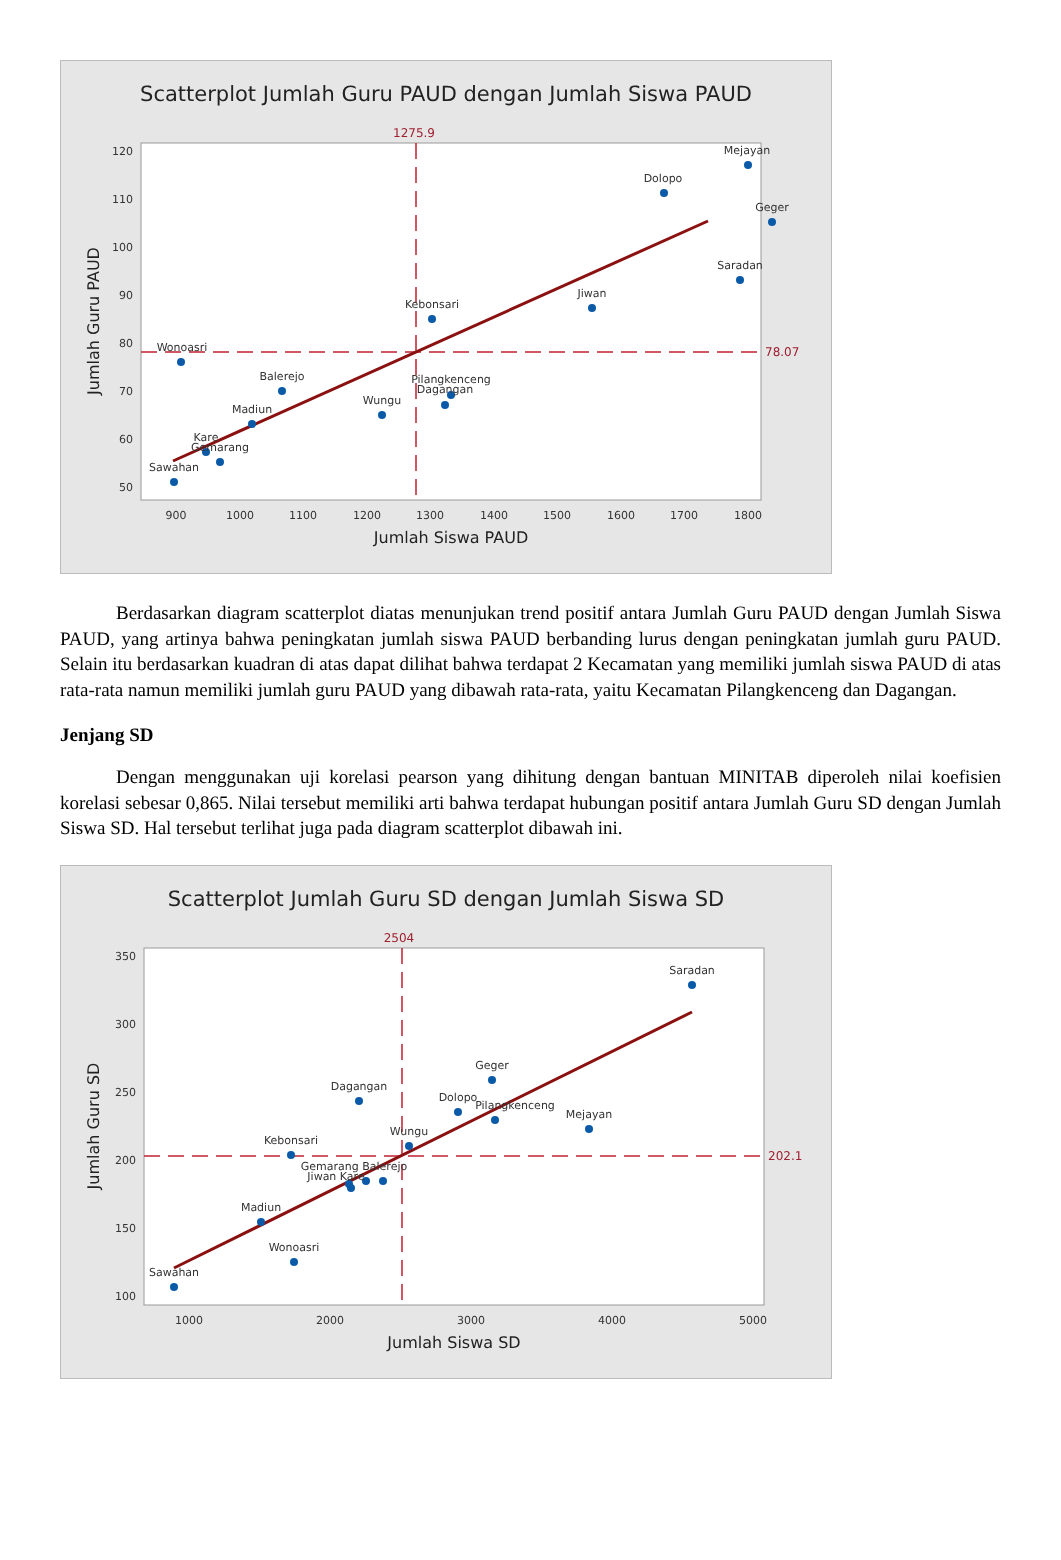Scatterplot Jumlah Guru PAUD dengan Jumlah Siswa PAUD
1275.9
78.07
120
110
100
90
80
70
60
50
900
1000
1100
1200
1300
1400
1500
1600
1700
1800
Jumlah Siswa PAUD
Jumlah Guru PAUD
Mejayan
Dolopo
Geger
Saradan
Jiwan
Kebonsari
Wonoasri
Balerejo
Pilangkenceng
Dagangan
Wungu
Madiun
Kare
Gemarang
Sawahan
Berdasarkan diagram scatterplot diatas menunjukan trend positif antara Jumlah Guru PAUD dengan Jumlah Siswa PAUD, yang artinya bahwa peningkatan jumlah siswa PAUD berbanding lurus dengan peningkatan jumlah guru PAUD. Selain itu berdasarkan kuadran di atas dapat dilihat bahwa terdapat 2 Kecamatan yang memiliki jumlah siswa PAUD di atas rata-rata namun memiliki jumlah guru PAUD yang dibawah rata-rata, yaitu Kecamatan Pilangkenceng dan Dagangan.
Jenjang SD
Dengan menggunakan uji korelasi pearson yang dihitung dengan bantuan MINITAB diperoleh nilai koefisien korelasi sebesar 0,865. Nilai tersebut memiliki arti bahwa terdapat hubungan positif antara Jumlah Guru SD dengan Jumlah Siswa SD. Hal tersebut terlihat juga pada diagram scatterplot dibawah ini.
Scatterplot Jumlah Guru SD dengan Jumlah Siswa SD
2504
202.1
350
300
250
200
150
100
1000
2000
3000
4000
5000
Jumlah Siswa SD
Jumlah Guru SD
Saradan
Geger
Dagangan
Dolopo
Pilangkenceng
Mejayan
Wungu
Kebonsari
Gemarang Balerejo
Jiwan Kare
Madiun
Wonoasri
Sawahan